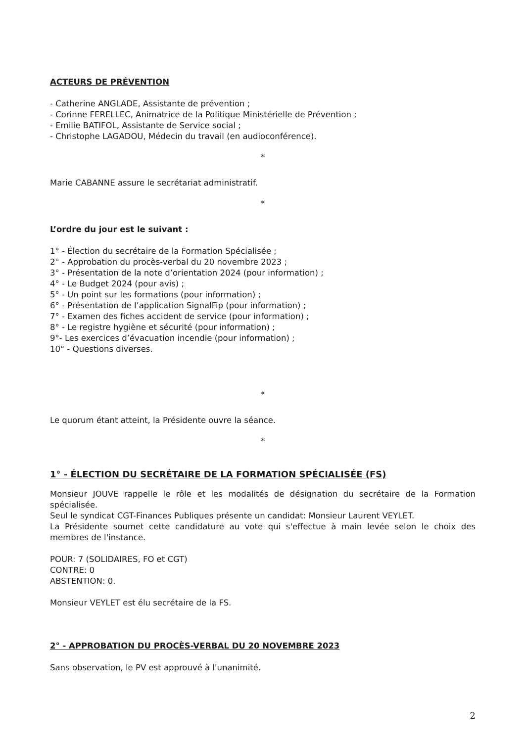ACTEURS DE PRÉVENTION
- Catherine ANGLADE, Assistante de prévention ;
- Corinne FERELLEC, Animatrice de la Politique Ministérielle de Prévention ;
- Emilie BATIFOL, Assistante de Service social ;
- Christophe LAGADOU, Médecin du travail (en audioconférence).
*
Marie CABANNE assure le secrétariat administratif.
*
L’ordre du jour est le suivant :
1° - Élection du secrétaire de la Formation Spécialisée ;
2° - Approbation du procès-verbal du 20 novembre 2023 ;
3° - Présentation de la note d’orientation 2024 (pour information) ;
4° - Le Budget 2024 (pour avis) ;
5° - Un point sur les formations (pour information) ;
6° - Présentation de l’application SignalFip (pour information) ;
7° - Examen des fiches accident de service (pour information) ;
8° - Le registre hygiène et sécurité (pour information) ;
9°- Les exercices d’évacuation incendie (pour information) ;
10° - Questions diverses.
*
Le quorum étant atteint, la Présidente ouvre la séance.
*
1° - ÉLECTION DU SECRÉTAIRE DE LA FORMATION SPÉCIALISÉE (FS)
Monsieur JOUVE rappelle le rôle et les modalités de désignation du secrétaire de la Formation spécialisée.
Seul le syndicat CGT-Finances Publiques présente un candidat: Monsieur Laurent VEYLET.
La Présidente soumet cette candidature au vote qui s'effectue à main levée selon le choix des membres de l'instance.
POUR: 7 (SOLIDAIRES, FO et CGT)
CONTRE: 0
ABSTENTION: 0.
Monsieur VEYLET est élu secrétaire de la FS.
2° - APPROBATION DU PROCÈS-VERBAL DU 20 NOVEMBRE 2023
Sans observation, le PV est approuvé à l'unanimité.
2